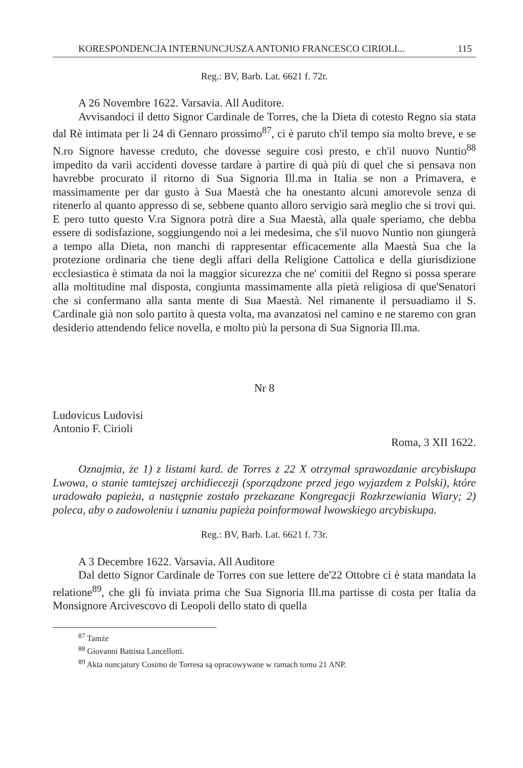KORESPONDENCJA INTERNUNCJUSZA ANTONIO FRANCESCO CIRIOLI... 115
Reg.: BV, Barb. Lat. 6621 f. 72r.
A 26 Novembre 1622. Varsavia. All Auditore.
Avvisandoci il detto Signor Cardinale de Torres, che la Dieta di cotesto Regno sia stata dal Rè intimata per li 24 di Gennaro prossimo<sup>87</sup>, ci è paruto ch'il tempo sia molto breve, e se N.ro Signore havesse creduto, che dovesse seguire così presto, e ch'il nuovo Nuntio<sup>88</sup> impedito da varii accidenti dovesse tardare à partire di quà più di quel che si pensava non havrebbe procurato il ritorno di Sua Signoria Ill.ma in Italia se non a Primavera, e massimamente per dar gusto à Sua Maestà che ha onestanto alcuni amorevole senza di ritenerlo al quanto appresso di se, sebbene quanto alloro servigio sarà meglio che si trovi qui. E pero tutto questo V.ra Signora potrà dire a Sua Maestà, alla quale speriamo, che debba essere di sodisfazione, soggiungendo noi a lei medesima, che s'il nuovo Nuntio non giungerà a tempo alla Dieta, non manchi di rappresentar efficacemente alla Maestà Sua che la protezione ordinaria che tiene degli affari della Religione Cattolica e della giurisdizione ecclesiastica è stimata da noi la maggior sicurezza che ne' comitii del Regno si possa sperare alla moltitudine mal disposta, congiunta massimamente alla pietà religiosa di que'Senatori che si confermano alla santa mente di Sua Maestà. Nel rimanente il persuadiamo il S. Cardinale già non solo partito à questa volta, ma avanzatosi nel camino e ne staremo con gran desiderio attendendo felice novella, e molto più la persona di Sua Signoria Ill.ma.
Nr 8
Ludovicus Ludovisi
Antonio F. Cirioli
Roma, 3 XII 1622.
Oznajmia, że 1) z listami kard. de Torres z 22 X otrzymał sprawozdanie arcybiskupa Lwowa, o stanie tamtejszej archidiecezji (sporządzone przed jego wyjazdem z Polski), które uradowało papieża, a następnie zostało przekazane Kongregacji Rozkrzewiania Wiary; 2) poleca, aby o zadowoleniu i uznaniu papieża poinformował lwowskiego arcybiskupa.
Reg.: BV, Barb. Lat. 6621 f. 73r.
A 3 Decembre 1622. Varsavia. All Auditore
Dal detto Signor Cardinale de Torres con sue lettere de'22 Ottobre ci è stata mandata la relatione<sup>89</sup>, che gli fù inviata prima che Sua Signoria Ill.ma partisse di costa per Italia da Monsignore Arcivescovo di Leopoli dello stato di quella
<sup>87</sup> Tamże
<sup>88</sup> Giovanni Battista Lancellotti.
<sup>89</sup> Akta nuncjatury Cosimo de Torresa są opracowywane w ramach tomu 21 ANP.